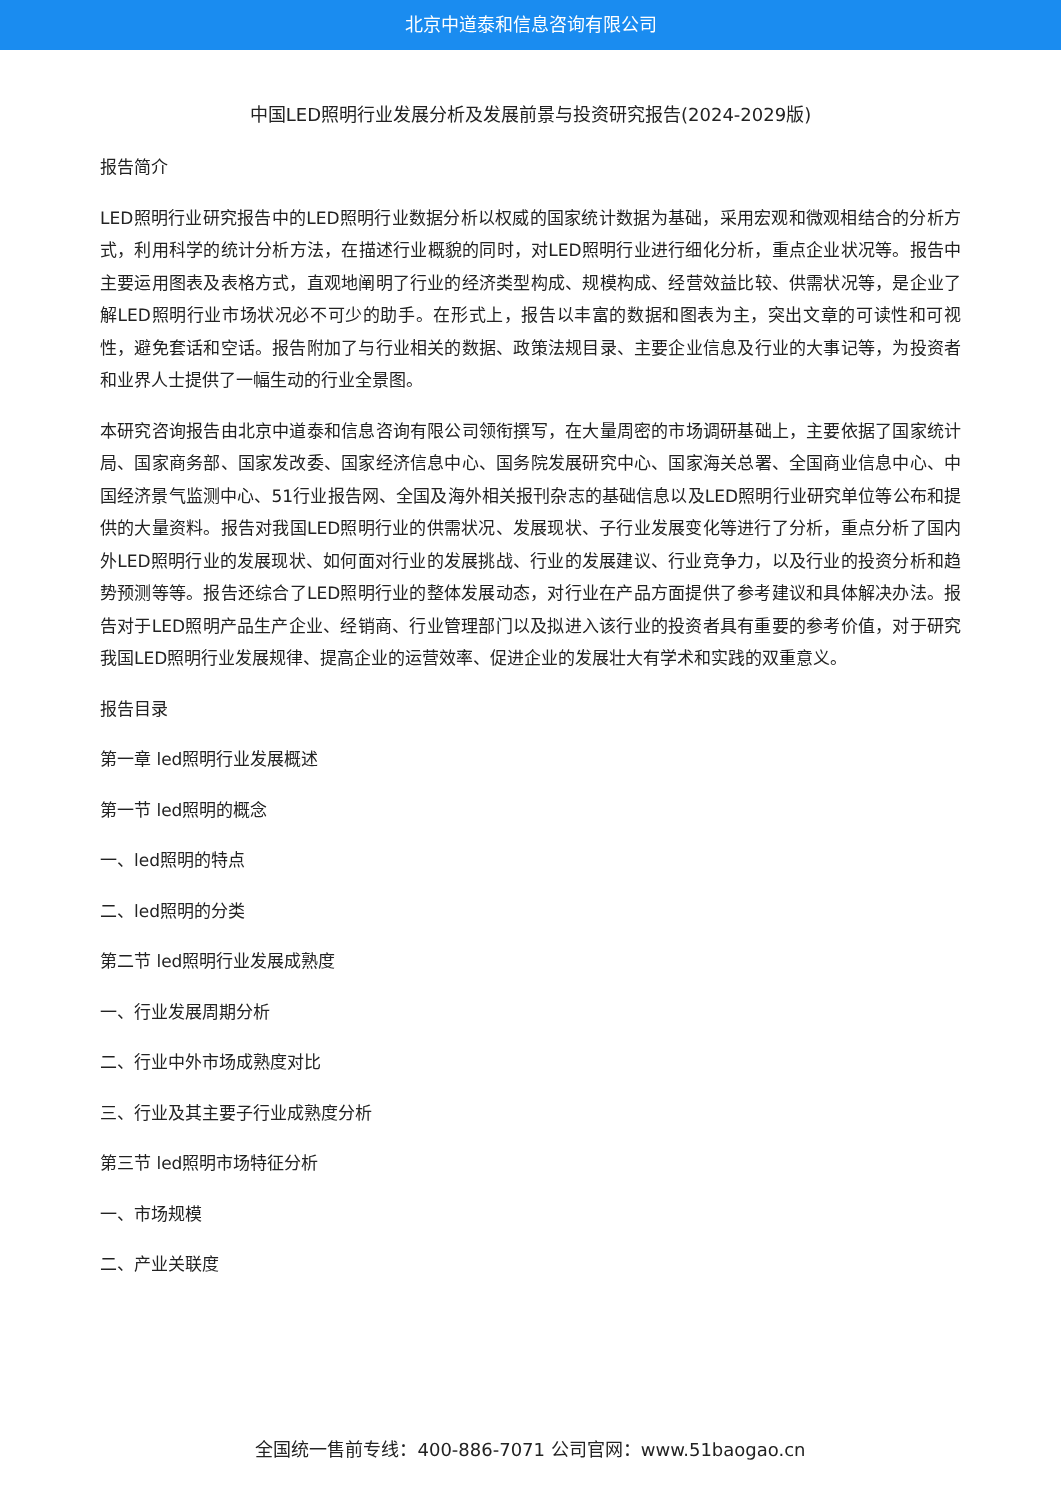北京中道泰和信息咨询有限公司
中国LED照明行业发展分析及发展前景与投资研究报告(2024-2029版)
报告简介
LED照明行业研究报告中的LED照明行业数据分析以权威的国家统计数据为基础，采用宏观和微观相结合的分析方式，利用科学的统计分析方法，在描述行业概貌的同时，对LED照明行业进行细化分析，重点企业状况等。报告中主要运用图表及表格方式，直观地阐明了行业的经济类型构成、规模构成、经营效益比较、供需状况等，是企业了解LED照明行业市场状况必不可少的助手。在形式上，报告以丰富的数据和图表为主，突出文章的可读性和可视性，避免套话和空话。报告附加了与行业相关的数据、政策法规目录、主要企业信息及行业的大事记等，为投资者和业界人士提供了一幅生动的行业全景图。
本研究咨询报告由北京中道泰和信息咨询有限公司领衔撰写，在大量周密的市场调研基础上，主要依据了国家统计局、国家商务部、国家发改委、国家经济信息中心、国务院发展研究中心、国家海关总署、全国商业信息中心、中国经济景气监测中心、51行业报告网、全国及海外相关报刊杂志的基础信息以及LED照明行业研究单位等公布和提供的大量资料。报告对我国LED照明行业的供需状况、发展现状、子行业发展变化等进行了分析，重点分析了国内外LED照明行业的发展现状、如何面对行业的发展挑战、行业的发展建议、行业竞争力，以及行业的投资分析和趋势预测等等。报告还综合了LED照明行业的整体发展动态，对行业在产品方面提供了参考建议和具体解决办法。报告对于LED照明产品生产企业、经销商、行业管理部门以及拟进入该行业的投资者具有重要的参考价值，对于研究我国LED照明行业发展规律、提高企业的运营效率、促进企业的发展壮大有学术和实践的双重意义。
报告目录
第一章 led照明行业发展概述
第一节 led照明的概念
一、led照明的特点
二、led照明的分类
第二节 led照明行业发展成熟度
一、行业发展周期分析
二、行业中外市场成熟度对比
三、行业及其主要子行业成熟度分析
第三节 led照明市场特征分析
一、市场规模
二、产业关联度
全国统一售前专线：400-886-7071 公司官网：www.51baogao.cn